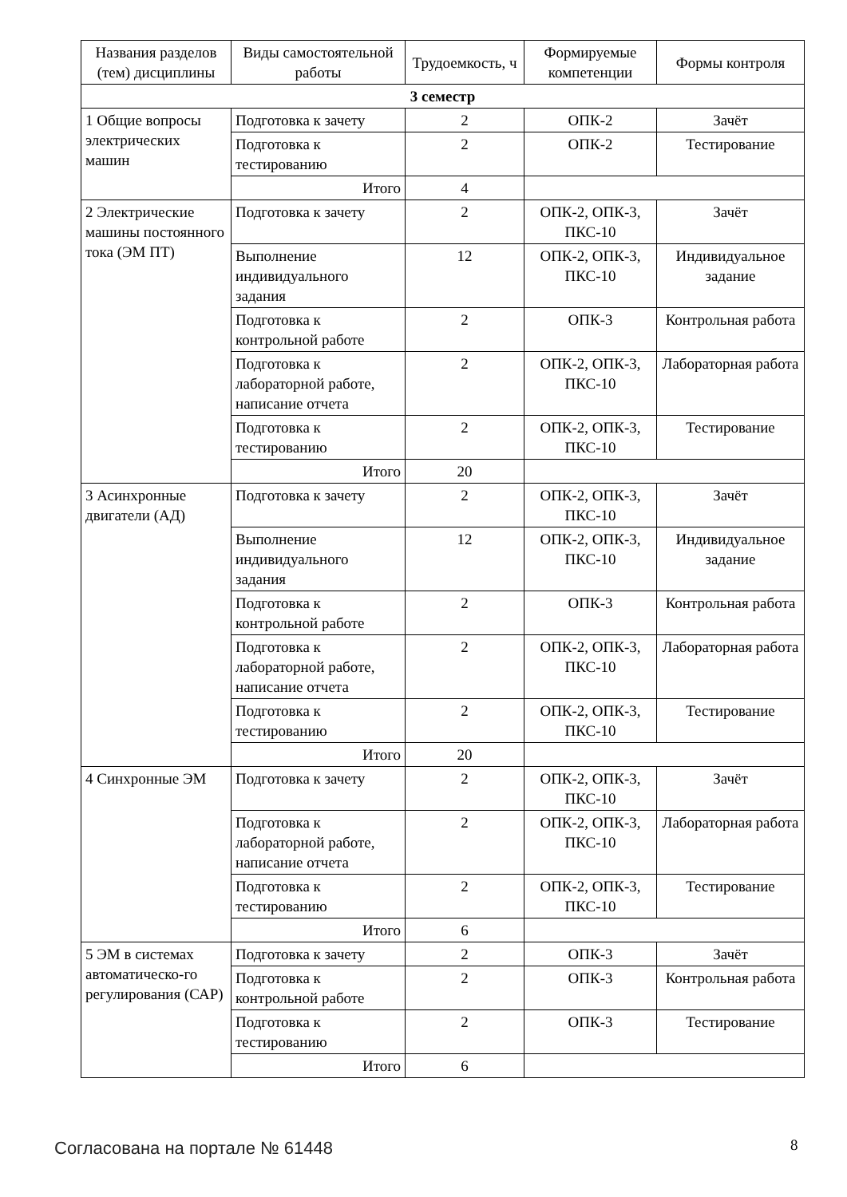| Названия разделов (тем) дисциплины | Виды самостоятельной работы | Трудоемкость, ч | Формируемые компетенции | Формы контроля |
| --- | --- | --- | --- | --- |
| 3 семестр | | | | |
| 1 Общие вопросы электрических машин | Подготовка к зачету | 2 | ОПК-2 | Зачёт |
| | Подготовка к тестированию | 2 | ОПК-2 | Тестирование |
| | Итого | 4 | | |
| 2 Электрические машины постоянного тока (ЭМ ПТ) | Подготовка к зачету | 2 | ОПК-2, ОПК-3, ПКС-10 | Зачёт |
| | Выполнение индивидуального задания | 12 | ОПК-2, ОПК-3, ПКС-10 | Индивидуальное задание |
| | Подготовка к контрольной работе | 2 | ОПК-3 | Контрольная работа |
| | Подготовка к лабораторной работе, написание отчета | 2 | ОПК-2, ОПК-3, ПКС-10 | Лабораторная работа |
| | Подготовка к тестированию | 2 | ОПК-2, ОПК-3, ПКС-10 | Тестирование |
| | Итого | 20 | | |
| 3 Асинхронные двигатели (АД) | Подготовка к зачету | 2 | ОПК-2, ОПК-3, ПКС-10 | Зачёт |
| | Выполнение индивидуального задания | 12 | ОПК-2, ОПК-3, ПКС-10 | Индивидуальное задание |
| | Подготовка к контрольной работе | 2 | ОПК-3 | Контрольная работа |
| | Подготовка к лабораторной работе, написание отчета | 2 | ОПК-2, ОПК-3, ПКС-10 | Лабораторная работа |
| | Подготовка к тестированию | 2 | ОПК-2, ОПК-3, ПКС-10 | Тестирование |
| | Итого | 20 | | |
| 4 Синхронные ЭМ | Подготовка к зачету | 2 | ОПК-2, ОПК-3, ПКС-10 | Зачёт |
| | Подготовка к лабораторной работе, написание отчета | 2 | ОПК-2, ОПК-3, ПКС-10 | Лабораторная работа |
| | Подготовка к тестированию | 2 | ОПК-2, ОПК-3, ПКС-10 | Тестирование |
| | Итого | 6 | | |
| 5 ЭМ в системах автоматическо-го регулирования (САР) | Подготовка к зачету | 2 | ОПК-3 | Зачёт |
| | Подготовка к контрольной работе | 2 | ОПК-3 | Контрольная работа |
| | Подготовка к тестированию | 2 | ОПК-3 | Тестирование |
| | Итого | 6 | | |
Согласована на портале № 61448 8